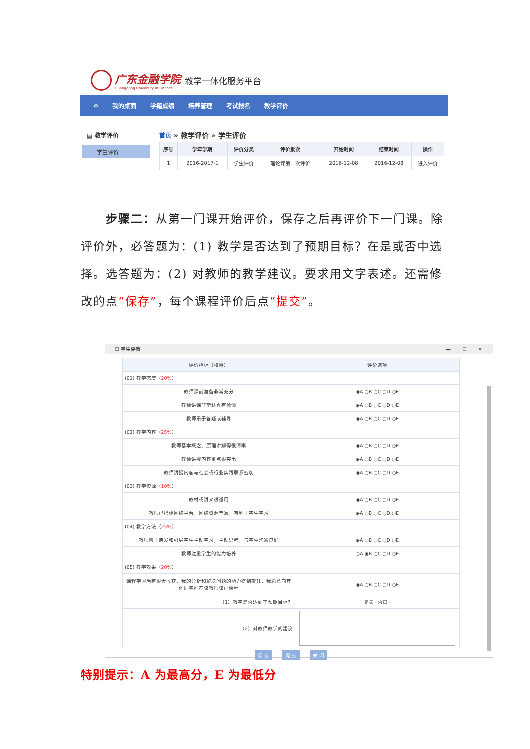广东金融学院
Guangdong University of Finance
教学一体化服务平台
⌂ 我的桌面 学籍成绩 培养管理 考试报名 教学评价
▤ 教学评价
学生评价
首页 » 教学评价 » 学生评价
| 序号 | 学年学期 | 评价分类 | 评价批次 | 开始时间 | 结束时间 | 操作 |
| --- | --- | --- | --- | --- | --- | --- |
| 1 | 2016-2017-1 | 学生评价 | 理论课第一次评价 | 2016-12-08 | 2016-12-08 | 进入评价 |
步骤二：从第一门课开始评价，保存之后再评价下一门课。除评价外，必答题为：(1) 教学是否达到了预期目标？在是或否中选择。选答题为：(2) 对教师的教学建议。要求用文字表述。还需修改的点“保存”，每个课程评价后点“提交”。
☐ 学生评教 — ☐ ✕
| 评价指标（权重） | 评价选项 |
| --- | --- |
| (01) 教学态度（ 20% ） | |
| 教师课前准备非常充分 | ◉A ○B ○C ○D ○E |
| 教师讲课非常认真有激情 | ◉A ○B ○C ○D ○E |
| 教师乐于答疑或辅导 | ◉A ○B ○C ○D ○E |
| (02) 教学内容（ 25% ） | |
| 教师基本概念、原理讲解得很清晰 | ◉A ○B ○C ○D ○E |
| 教师讲授内容重点很突出 | ◉A ○B ○C ○D ○E |
| 教师讲授内容与社会或行业实践联系密切 | ◉A ○B ○C ○D ○E |
| (03) 教学资源（ 10% ） | |
| 教材或讲义很适用 | ◉A ○B ○C ○D ○E |
| 教师已搭建网络平台，网络资源丰富，有利于学生学习 | ◉A ○B ○C ○D ○E |
| (04) 教学方法（ 25% ） | |
| 教师善于启发和引导学生主动学习，主动思考，与学生沟通良好 | ◉A ○B ○C ○D ○E |
| 教师注重学生的能力培养 | ○A ◉B ○C ○D ○E |
| (05) 教学效果（ 20% ） | |
| 课程学习后有很大收获，我的分析和解决问题的能力得到提升，我愿意向其他同学推荐该教师该门课程 | ◉A ○B ○C ○D ○E |
| （1）教学是否达到了预期目标？ | 是☑ · 否☐ · |
| （2）对教师教学的建议 | |
保 存 提 交 关 闭
特别提示：A 为最高分，E 为最低分